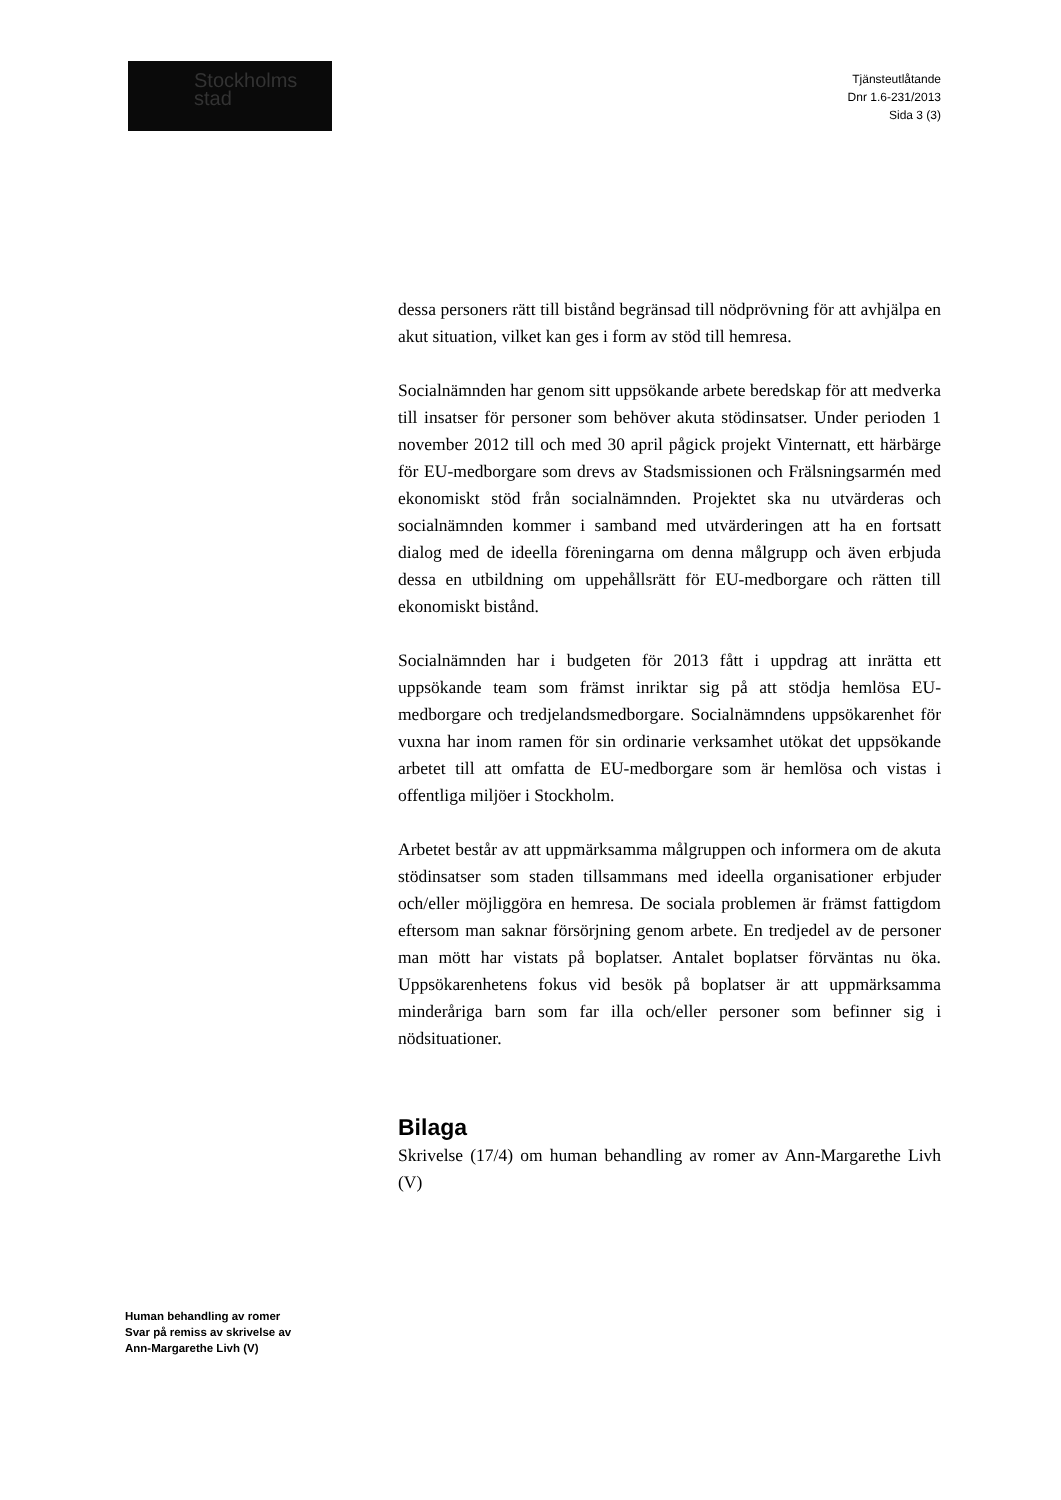Stockholms
stad
Tjänsteutlåtande
Dnr 1.6-231/2013
Sida 3 (3)
dessa personers rätt till bistånd begränsad till nödprövning för att avhjälpa en akut situation, vilket kan ges i form av stöd till hemresa.
Socialnämnden har genom sitt uppsökande arbete beredskap för att medverka till insatser för personer som behöver akuta stödinsatser. Under perioden 1 november 2012 till och med 30 april pågick projekt Vinternatt, ett härbärge för EU-medborgare som drevs av Stadsmissionen och Frälsningsarmén med ekonomiskt stöd från socialnämnden. Projektet ska nu utvärderas och socialnämnden kommer i samband med utvärderingen att ha en fortsatt dialog med de ideella föreningarna om denna målgrupp och även erbjuda dessa en utbildning om uppehållsrätt för EU-medborgare och rätten till ekonomiskt bistånd.
Socialnämnden har i budgeten för 2013 fått i uppdrag att inrätta ett uppsökande team som främst inriktar sig på att stödja hemlösa EU-medborgare och tredjelandsmedborgare. Socialnämndens uppsökarenhet för vuxna har inom ramen för sin ordinarie verksamhet utökat det uppsökande arbetet till att omfatta de EU-medborgare som är hemlösa och vistas i offentliga miljöer i Stockholm.
Arbetet består av att uppmärksamma målgruppen och informera om de akuta stödinsatser som staden tillsammans med ideella organisationer erbjuder och/eller möjliggöra en hemresa. De sociala problemen är främst fattigdom eftersom man saknar försörjning genom arbete. En tredjedel av de personer man mött har vistats på boplatser. Antalet boplatser förväntas nu öka. Uppsökarenhetens fokus vid besök på boplatser är att uppmärksamma minderåriga barn som far illa och/eller personer som befinner sig i nödsituationer.
Bilaga
Skrivelse (17/4) om human behandling av romer av Ann-Margarethe Livh (V)
Human behandling av romer
Svar på remiss av skrivelse av
Ann-Margarethe Livh (V)